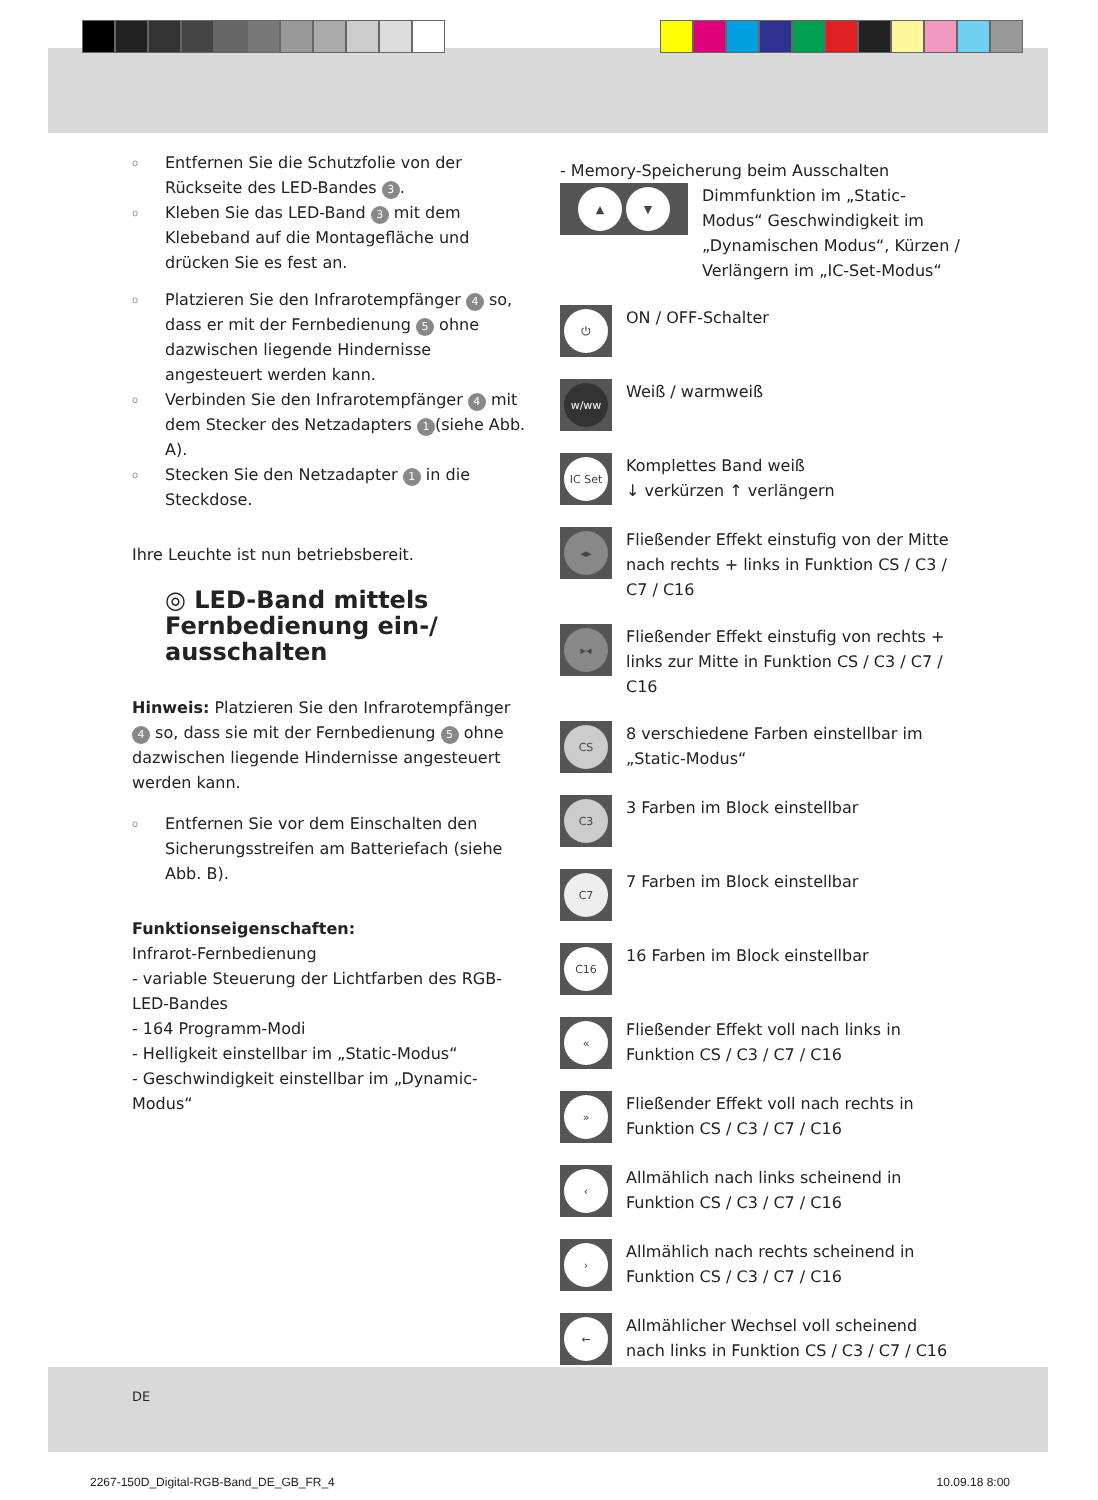o Entfernen Sie die Schutzfolie von der Rückseite des LED-Bandes 3.
o Kleben Sie das LED-Band 3 mit dem Klebeband auf die Montagefläche und drücken Sie es fest an.
o Platzieren Sie den Infrarotempfänger 4 so, dass er mit der Fernbedienung 5 ohne dazwischen liegende Hindernisse angesteuert werden kann.
o Verbinden Sie den Infrarotempfänger 4 mit dem Stecker des Netzadapters 1 (siehe Abb. A).
o Stecken Sie den Netzadapter 1 in die Steckdose.
Ihre Leuchte ist nun betriebsbereit.
◎ LED-Band mittels Fernbedienung ein-/ ausschalten
Hinweis: Platzieren Sie den Infrarotempfänger 4 so, dass sie mit der Fernbedienung 5 ohne dazwischen liegende Hindernisse angesteuert werden kann.
o Entfernen Sie vor dem Einschalten den Sicherungsstreifen am Batteriefach (siehe Abb. B).
Funktionseigenschaften:
Infrarot-Fernbedienung
- variable Steuerung der Lichtfarben des RGB-LED-Bandes
- 164 Programm-Modi
- Helligkeit einstellbar im „Static-Modus“
- Geschwindigkeit einstellbar im „Dynamic-Modus“
- Memory-Speicherung beim Ausschalten
▲ ▼
Dimmfunktion im „Static-Modus“ Geschwindigkeit im „Dynamischen Modus“, Kürzen / Verlängern im „IC-Set-Modus“
⏻
ON / OFF-Schalter
w/ww
Weiß / warmweiß
IC Set
Komplettes Band weiß
↓ verkürzen ↑ verlängern
◂▸
Fließender Effekt einstufig von der Mitte nach rechts + links in Funktion CS / C3 / C7 / C16
▸◂
Fließender Effekt einstufig von rechts + links zur Mitte in Funktion CS / C3 / C7 / C16
CS
8 verschiedene Farben einstellbar im „Static-Modus“
C3
3 Farben im Block einstellbar
C7
7 Farben im Block einstellbar
C16
16 Farben im Block einstellbar
«
Fließender Effekt voll nach links in Funktion CS / C3 / C7 / C16
»
Fließender Effekt voll nach rechts in Funktion CS / C3 / C7 / C16
‹
Allmählich nach links scheinend in Funktion CS / C3 / C7 / C16
›
Allmählich nach rechts scheinend in Funktion CS / C3 / C7 / C16
←
Allmählicher Wechsel voll scheinend nach links in Funktion CS / C3 / C7 / C16
DE
2267-150D_Digital-RGB-Band_DE_GB_FR_4 10.09.18 8:00